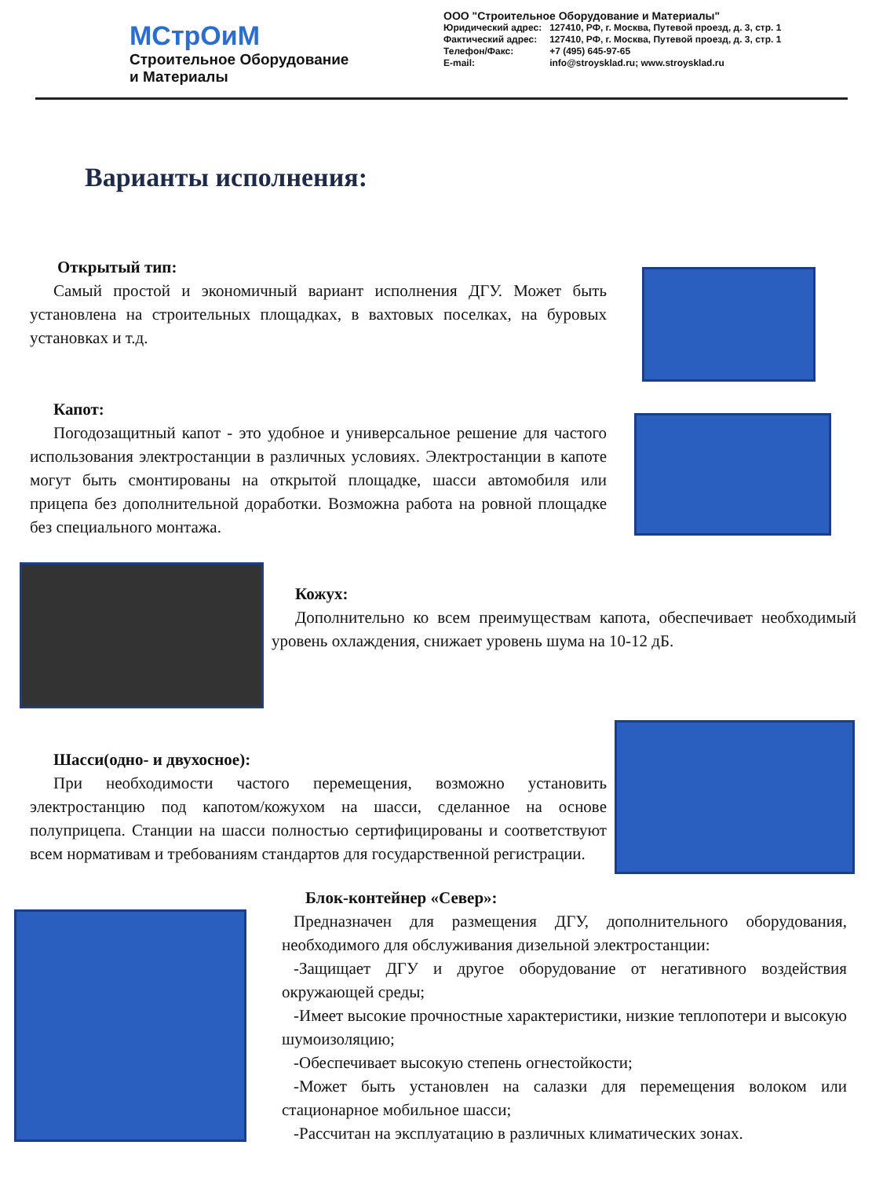МСтрОиМ
Строительное Оборудование
и Материалы
ООО "Строительное Оборудование и Материалы"
| Юридический адрес: | 127410, РФ, г. Москва, Путевой проезд, д. 3, стр. 1 |
| Фактический адрес: | 127410, РФ, г. Москва, Путевой проезд, д. 3, стр. 1 |
| Телефон/Факс: | +7 (495) 645-97-65 |
| E-mail: | info@stroysklad.ru; www.stroysklad.ru |
Варианты исполнения:
Открытый тип:
Самый простой и экономичный вариант исполнения ДГУ. Может быть установлена на строительных площадках, в вахтовых поселках, на буровых установках и т.д.
Капот:
Погодозащитный капот - это удобное и универсальное решение для частого использования электростанции в различных условиях. Электростанции в капоте могут быть смонтированы на открытой площадке, шасси автомобиля или прицепа без дополнительной доработки. Возможна работа на ровной площадке без специального монтажа.
Кожух:
Дополнительно ко всем преимуществам капота, обеспечивает необходимый уровень охлаждения, снижает уровень шума на 10-12 дБ.
Шасси(одно- и двухосное):
При необходимости частого перемещения, возможно установить электростанцию под капотом/кожухом на шасси, сделанное на основе полуприцепа. Станции на шасси полностью сертифицированы и соответствуют всем нормативам и требованиям стандартов для государственной регистрации.
Блок-контейнер «Север»:
Предназначен для размещения ДГУ, дополнительного оборудования, необходимого для обслуживания дизельной электростанции:
-Защищает ДГУ и другое оборудование от негативного воздействия окружающей среды;
-Имеет высокие прочностные характеристики, низкие теплопотери и высокую шумоизоляцию;
-Обеспечивает высокую степень огнестойкости;
-Может быть установлен на салазки для перемещения волоком или стационарное мобильное шасси;
-Рассчитан на эксплуатацию в различных климатических зонах.